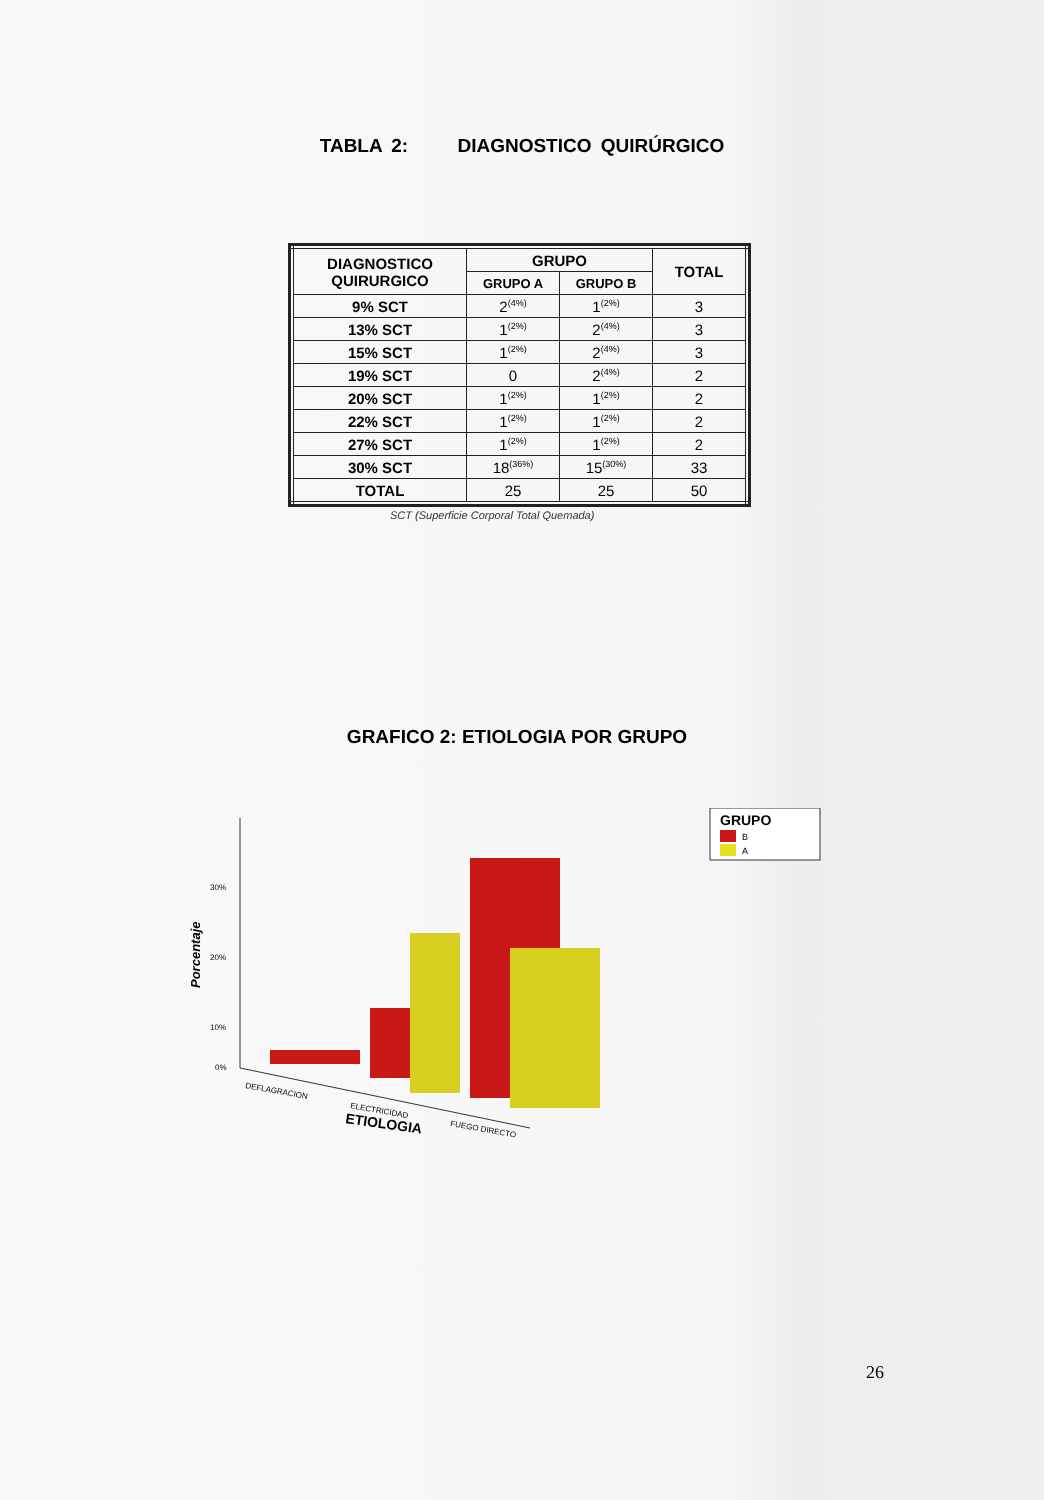TABLA 2: DIAGNOSTICO QUIRÚRGICO
| DIAGNOSTICO QUIRURGICO | GRUPO | | TOTAL |
| --- | --- | --- | --- |
| | GRUPO A | GRUPO B | |
| 9% SCT | 2<sup>(4%)</sup> | 1<sup>(2%)</sup> | 3 |
| 13% SCT | 1<sup>(2%)</sup> | 2<sup>(4%)</sup> | 3 |
| 15% SCT | 1<sup>(2%)</sup> | 2<sup>(4%)</sup> | 3 |
| 19% SCT | 0 | 2<sup>(4%)</sup> | 2 |
| 20% SCT | 1<sup>(2%)</sup> | 1<sup>(2%)</sup> | 2 |
| 22% SCT | 1<sup>(2%)</sup> | 1<sup>(2%)</sup> | 2 |
| 27% SCT | 1<sup>(2%)</sup> | 1<sup>(2%)</sup> | 2 |
| 30% SCT | 18<sup>(36%)</sup> | 15<sup>(30%)</sup> | 33 |
| TOTAL | 25 | 25 | 50 |
SCT (Superficie Corporal Total Quemada)
GRAFICO 2: ETIOLOGIA POR GRUPO
30%
20%
10%
0%
Porcentaje
DEFLAGRACION
ELECTRICIDAD
FUEGO DIRECTO
ETIOLOGIA
GRUPO
B
A
26